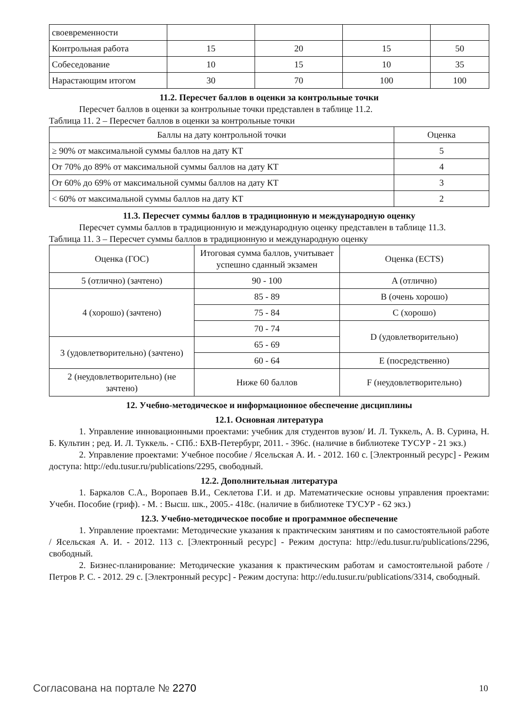| своевременности | | | | |
| Контрольная работа | 15 | 20 | 15 | 50 |
| Собеседование | 10 | 15 | 10 | 35 |
| Нарастающим итогом | 30 | 70 | 100 | 100 |
11.2. Пересчет баллов в оценки за контрольные точки
Пересчет баллов в оценки за контрольные точки представлен в таблице 11.2.
Таблица 11. 2 – Пересчет баллов в оценки за контрольные точки
| Баллы на дату контрольной точки | Оценка |
| --- | --- |
| ≥ 90% от максимальной суммы баллов на дату КТ | 5 |
| От 70% до 89% от максимальной суммы баллов на дату КТ | 4 |
| От 60% до 69% от максимальной суммы баллов на дату КТ | 3 |
| < 60% от максимальной суммы баллов на дату КТ | 2 |
11.3. Пересчет суммы баллов в традиционную и международную оценку
Пересчет суммы баллов в традиционную и международную оценку представлен в таблице 11.3.
Таблица 11. 3 – Пересчет суммы баллов в традиционную и международную оценку
| Оценка (ГОС) | Итоговая сумма баллов, учитывает успешно сданный экзамен | Оценка (ECTS) |
| --- | --- | --- |
| 5 (отлично) (зачтено) | 90 - 100 | A (отлично) |
| 4 (хорошо) (зачтено) | 85 - 89 | B (очень хорошо) |
| | 75 - 84 | C (хорошо) |
| | 70 - 74 | D (удовлетворительно) |
| 3 (удовлетворительно) (зачтено) | 65 - 69 | |
| | 60 - 64 | E (посредственно) |
| 2 (неудовлетворительно) (не зачтено) | Ниже 60 баллов | F (неудовлетворительно) |
12. Учебно-методическое и информационное обеспечение дисциплины
12.1. Основная литература
1. Управление инновационными проектами: учебник для студентов вузов/ И. Л. Туккель, А. В. Сурина, Н. Б. Культин ; ред. И. Л. Туккель. - СПб.: БХВ-Петербург, 2011. - 396с. (наличие в библиотеке ТУСУР - 21 экз.)
2. Управление проектами: Учебное пособие / Ясельская А. И. - 2012. 160 с. [Электронный ресурс] - Режим доступа: http://edu.tusur.ru/publications/2295, свободный.
12.2. Дополнительная литература
1. Баркалов С.А., Воропаев В.И., Секлетова Г.И. и др. Математические основы управления проектами: Учебн. Пособие (гриф). - М. : Высш. шк., 2005.- 418с. (наличие в библиотеке ТУСУР - 62 экз.)
12.3. Учебно-методическое пособие и программное обеспечение
1. Управление проектами: Методические указания к практическим занятиям и по самостоятельной работе / Ясельская А. И. - 2012. 113 с. [Электронный ресурс] - Режим доступа: http://edu.tusur.ru/publications/2296, свободный.
2. Бизнес-планирование: Методические указания к практическим работам и самостоятельной работе / Петров Р. С. - 2012. 29 с. [Электронный ресурс] - Режим доступа: http://edu.tusur.ru/publications/3314, свободный.
Согласована на портале № 2270 10